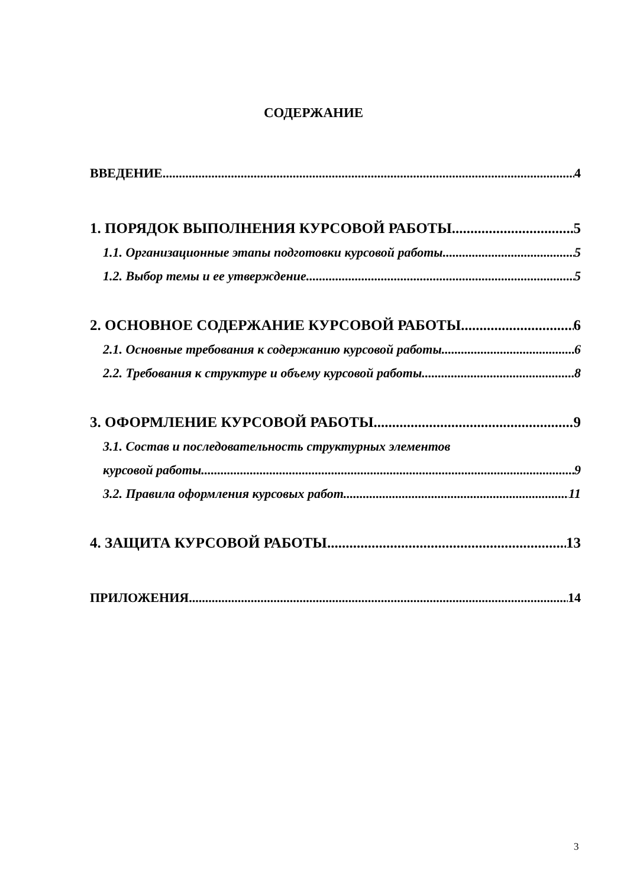СОДЕРЖАНИЕ
ВВЕДЕНИЕ 4
1. ПОРЯДОК ВЫПОЛНЕНИЯ КУРСОВОЙ РАБОТЫ 5
1.1. Организационные этапы подготовки курсовой работы 5
1.2. Выбор темы и ее утверждение 5
2. ОСНОВНОЕ СОДЕРЖАНИЕ КУРСОВОЙ РАБОТЫ 6
2.1. Основные требования к содержанию курсовой работы 6
2.2. Требования к структуре и объему курсовой работы 8
3. ОФОРМЛЕНИЕ КУРСОВОЙ РАБОТЫ 9
3.1. Состав и последовательность структурных элементов
курсовой работы 9
3.2. Правила оформления курсовых работ 11
4. ЗАЩИТА КУРСОВОЙ РАБОТЫ 13
ПРИЛОЖЕНИЯ 14
3